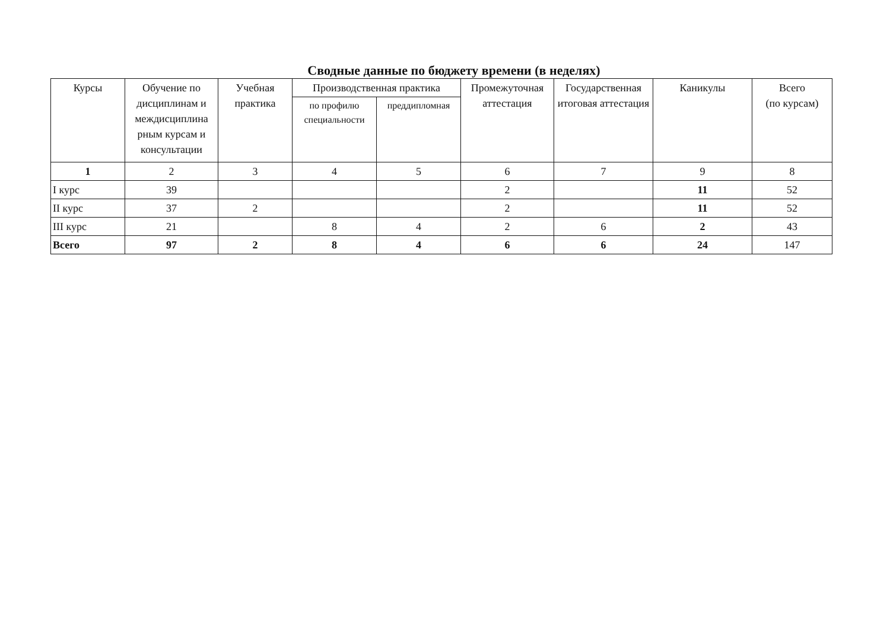Сводные данные по бюджету времени (в неделях)
| Курсы | Обучение по дисциплинам и междисциплина рным курсам и консультации | Учебная практика | Производственная практика | | Промежуточная аттестация | Государственная итоговая аттестация | Каникулы | Всего (по курсам) |
| --- | --- | --- | --- | --- | --- | --- | --- | --- |
| | | | по профилю специальности | преддипломная | | | | |
| 1 | 2 | 3 | 4 | 5 | 6 | 7 | 9 | 8 |
| I курс | 39 | | | | 2 | | 11 | 52 |
| II курс | 37 | 2 | | | 2 | | 11 | 52 |
| III курс | 21 | | 8 | 4 | 2 | 6 | 2 | 43 |
| Всего | 97 | 2 | 8 | 4 | 6 | 6 | 24 | 147 |